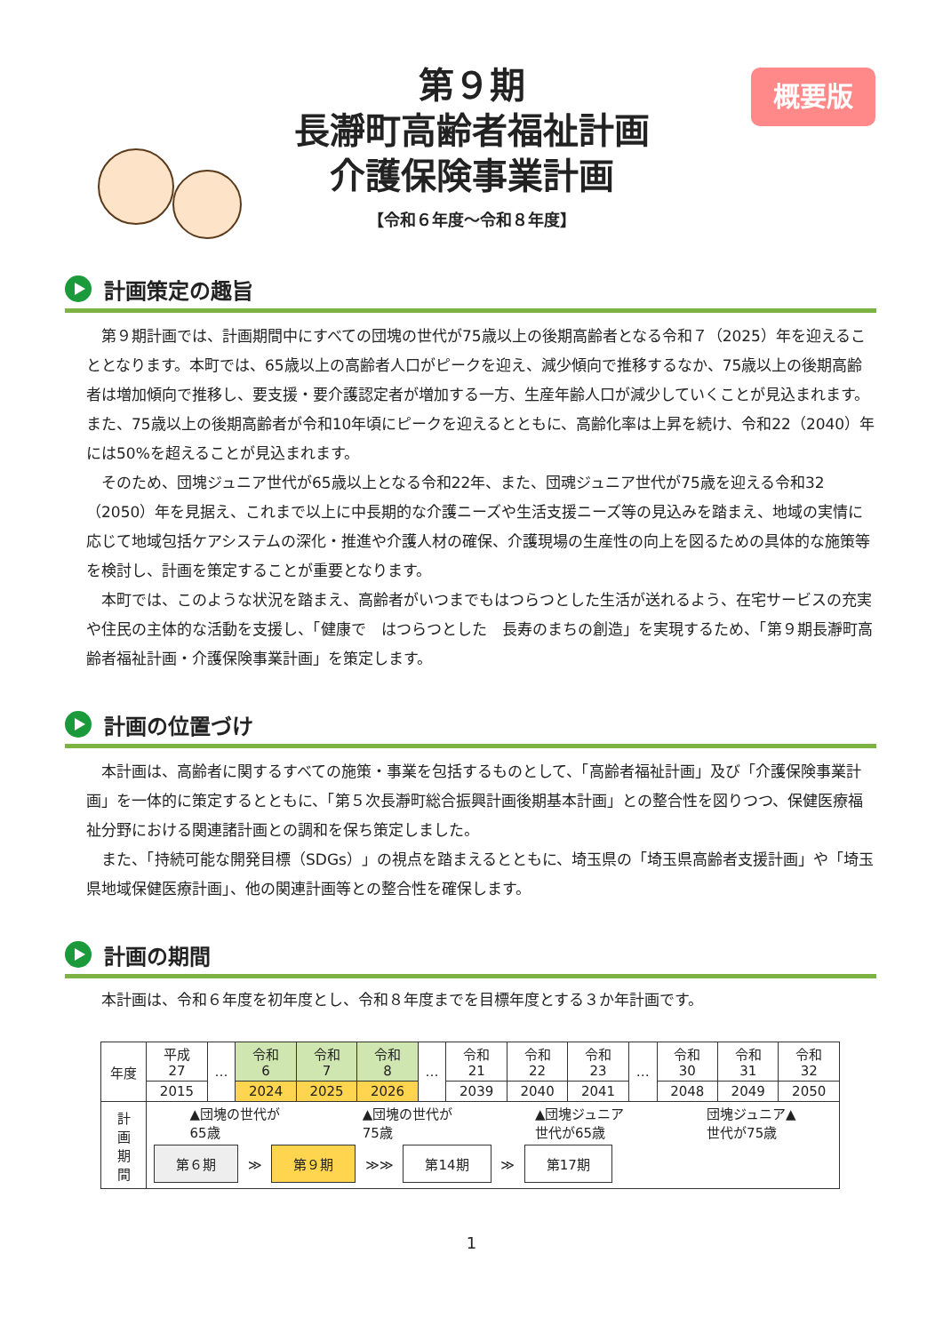概要版
第９期
長瀞町高齢者福祉計画
介護保険事業計画
【令和６年度～令和８年度】
計画策定の趣旨
第９期計画では、計画期間中にすべての団塊の世代が75歳以上の後期高齢者となる令和７（2025）年を迎えることとなります。本町では、65歳以上の高齢者人口がピークを迎え、減少傾向で推移するなか、75歳以上の後期高齢者は増加傾向で推移し、要支援・要介護認定者が増加する一方、生産年齢人口が減少していくことが見込まれます。また、75歳以上の後期高齢者が令和10年頃にピークを迎えるとともに、高齢化率は上昇を続け、令和22（2040）年には50%を超えることが見込まれます。
そのため、団塊ジュニア世代が65歳以上となる令和22年、また、団魂ジュニア世代が75歳を迎える令和32（2050）年を見据え、これまで以上に中長期的な介護ニーズや生活支援ニーズ等の見込みを踏まえ、地域の実情に応じて地域包括ケアシステムの深化・推進や介護人材の確保、介護現場の生産性の向上を図るための具体的な施策等を検討し、計画を策定することが重要となります。
本町では、このような状況を踏まえ、高齢者がいつまでもはつらつとした生活が送れるよう、在宅サービスの充実や住民の主体的な活動を支援し、「健康で　はつらつとした　長寿のまちの創造」を実現するため、「第９期長瀞町高齢者福祉計画・介護保険事業計画」を策定します。
計画の位置づけ
本計画は、高齢者に関するすべての施策・事業を包括するものとして、「高齢者福祉計画」及び「介護保険事業計画」を一体的に策定するとともに、「第５次長瀞町総合振興計画後期基本計画」との整合性を図りつつ、保健医療福祉分野における関連諸計画との調和を保ち策定しました。
また、「持続可能な開発目標（SDGs）」の視点を踏まえるとともに、埼玉県の「埼玉県高齢者支援計画」や「埼玉県地域保健医療計画」、他の関連計画等との整合性を確保します。
計画の期間
本計画は、令和６年度を初年度とし、令和８年度までを目標年度とする３か年計画です。
| 年度 | 平成 27 | … | 令和 6 | 令和 7 | 令和 8 | … | 令和 21 | 令和 22 | 令和 23 | … | 令和 30 | 令和 31 | 令和 32 |
| | 2015 | | 2024 | 2025 | 2026 | | 2039 | 2040 | 2041 | | 2048 | 2049 | 2050 |
| 計 画 期 間 | ▲団塊の世代が 65歳 ▲団塊の世代が 75歳 ▲団塊ジュニア 世代が65歳 団塊ジュニア▲ 世代が75歳 第６期 ≫ 第９期 ≫≫ 第14期 ≫ 第17期 | | | | | | | | | | | | |
1